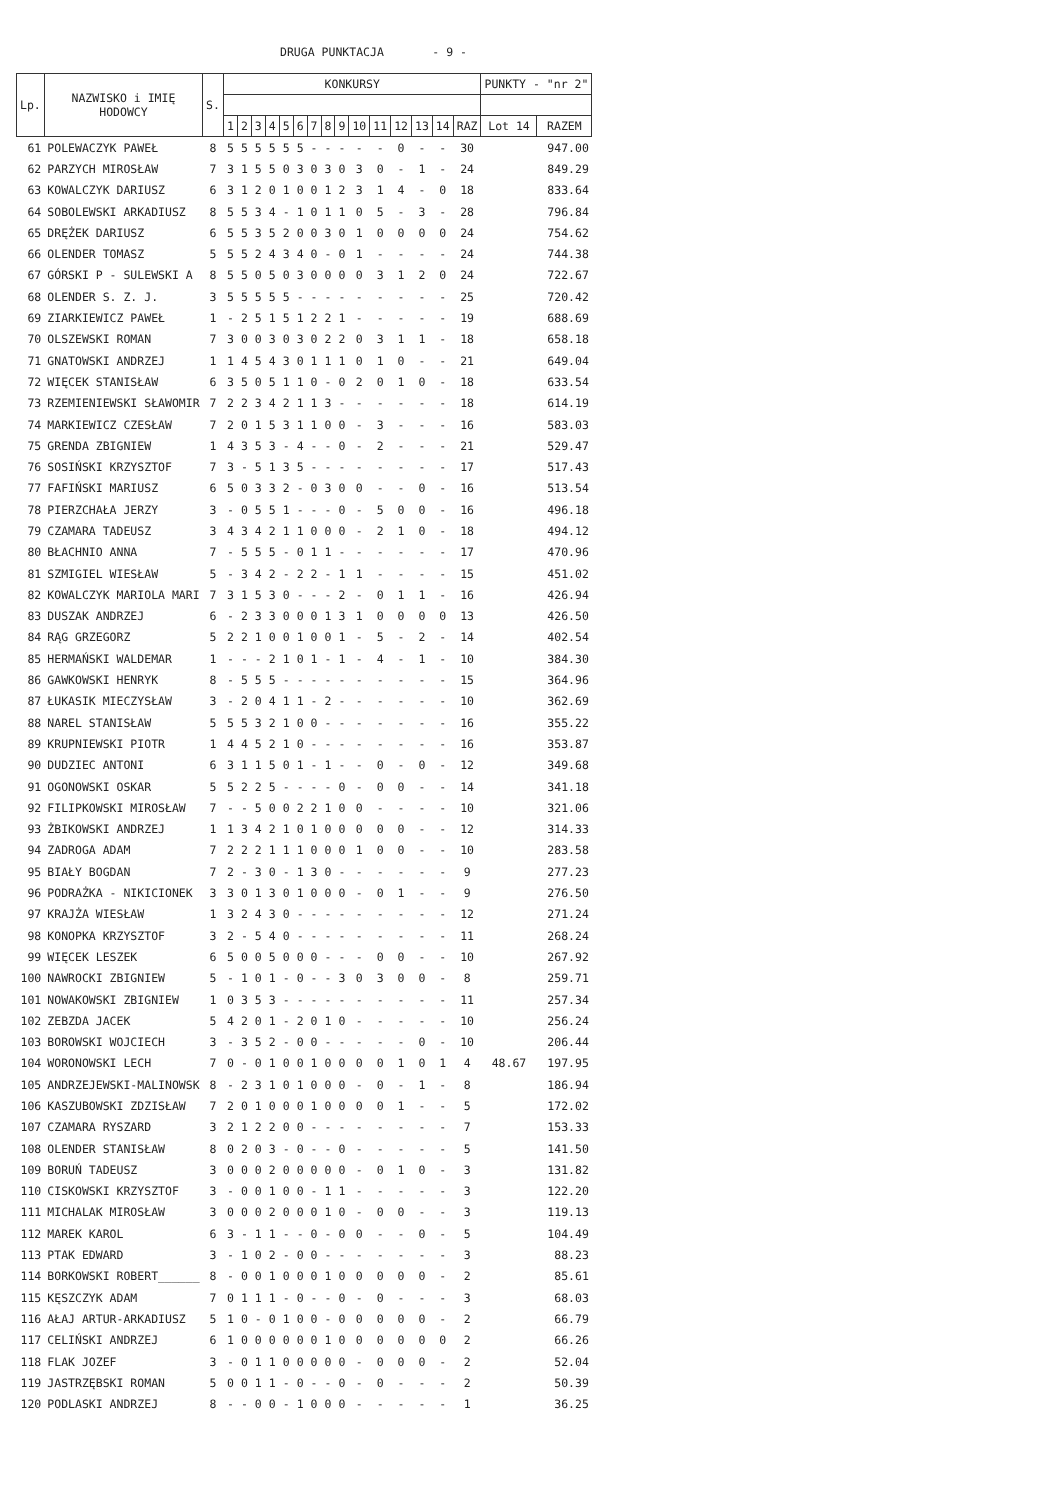DRUGA PUNKTACJA - 9 -
| Lp. | NAZWISKO i IMIĘ HODOWCY | S. | KONKURSY | | | | | | | | | | | | | | | PUNKTY - "nr 2" | |
| --- | --- | --- | --- | --- | --- | --- | --- | --- | --- | --- | --- | --- | --- | --- | --- | --- | --- | --- | --- |
| | | | 1 | 2 | 3 | 4 | 5 | 6 | 7 | 8 | 9 | 10 | 11 | 12 | 13 | 14 | RAZ | Lot 14 | RAZEM |
| 61 | POLEWACZYK PAWEŁ | 8 | 5 | 5 | 5 | 5 | 5 | 5 | - | - | - | - | - | 0 | - | - | 30 | | 947.00 |
| 62 | PARZYCH MIROSŁAW | 7 | 3 | 1 | 5 | 5 | 0 | 3 | 0 | 3 | 0 | 3 | 0 | - | 1 | - | 24 | | 849.29 |
| 63 | KOWALCZYK DARIUSZ | 6 | 3 | 1 | 2 | 0 | 1 | 0 | 0 | 1 | 2 | 3 | 1 | 4 | - | 0 | 18 | | 833.64 |
| 64 | SOBOLEWSKI ARKADIUSZ | 8 | 5 | 5 | 3 | 4 | - | 1 | 0 | 1 | 1 | 0 | 5 | - | 3 | - | 28 | | 796.84 |
| 65 | DRĘŻEK DARIUSZ | 6 | 5 | 5 | 3 | 5 | 2 | 0 | 0 | 3 | 0 | 1 | 0 | 0 | 0 | 0 | 24 | | 754.62 |
| 66 | OLENDER TOMASZ | 5 | 5 | 5 | 2 | 4 | 3 | 4 | 0 | - | 0 | 1 | - | - | - | - | 24 | | 744.38 |
| 67 | GÓRSKI P - SULEWSKI A | 8 | 5 | 5 | 0 | 5 | 0 | 3 | 0 | 0 | 0 | 0 | 3 | 1 | 2 | 0 | 24 | | 722.67 |
| 68 | OLENDER S. Z. J. | 3 | 5 | 5 | 5 | 5 | 5 | - | - | - | - | - | - | - | - | - | 25 | | 720.42 |
| 69 | ZIARKIEWICZ PAWEŁ | 1 | - | 2 | 5 | 1 | 5 | 1 | 2 | 2 | 1 | - | - | - | - | - | 19 | | 688.69 |
| 70 | OLSZEWSKI ROMAN | 7 | 3 | 0 | 0 | 3 | 0 | 3 | 0 | 2 | 2 | 0 | 3 | 1 | 1 | - | 18 | | 658.18 |
| 71 | GNATOWSKI ANDRZEJ | 1 | 1 | 4 | 5 | 4 | 3 | 0 | 1 | 1 | 1 | 0 | 1 | 0 | - | - | 21 | | 649.04 |
| 72 | WIĘCEK STANISŁAW | 6 | 3 | 5 | 0 | 5 | 1 | 1 | 0 | - | 0 | 2 | 0 | 1 | 0 | - | 18 | | 633.54 |
| 73 | RZEMIENIEWSKI SŁAWOMIR | 7 | 2 | 2 | 3 | 4 | 2 | 1 | 1 | 3 | - | - | - | - | - | - | 18 | | 614.19 |
| 74 | MARKIEWICZ CZESŁAW | 7 | 2 | 0 | 1 | 5 | 3 | 1 | 1 | 0 | 0 | - | 3 | - | - | - | 16 | | 583.03 |
| 75 | GRENDA ZBIGNIEW | 1 | 4 | 3 | 5 | 3 | - | 4 | - | - | 0 | - | 2 | - | - | - | 21 | | 529.47 |
| 76 | SOSIŃSKI KRZYSZTOF | 7 | 3 | - | 5 | 1 | 3 | 5 | - | - | - | - | - | - | - | - | 17 | | 517.43 |
| 77 | FAFIŃSKI MARIUSZ | 6 | 5 | 0 | 3 | 3 | 2 | - | 0 | 3 | 0 | 0 | - | - | 0 | - | 16 | | 513.54 |
| 78 | PIERZCHAŁA JERZY | 3 | - | 0 | 5 | 5 | 1 | - | - | - | 0 | - | 5 | 0 | 0 | - | 16 | | 496.18 |
| 79 | CZAMARA TADEUSZ | 3 | 4 | 3 | 4 | 2 | 1 | 1 | 0 | 0 | 0 | - | 2 | 1 | 0 | - | 18 | | 494.12 |
| 80 | BŁACHNIO ANNA | 7 | - | 5 | 5 | 5 | - | 0 | 1 | 1 | - | - | - | - | - | - | 17 | | 470.96 |
| 81 | SZMIGIEL WIESŁAW | 5 | - | 3 | 4 | 2 | - | 2 | 2 | - | 1 | 1 | - | - | - | - | 15 | | 451.02 |
| 82 | KOWALCZYK MARIOLA MARI | 7 | 3 | 1 | 5 | 3 | 0 | - | - | - | 2 | - | 0 | 1 | 1 | - | 16 | | 426.94 |
| 83 | DUSZAK ANDRZEJ | 6 | - | 2 | 3 | 3 | 0 | 0 | 0 | 1 | 3 | 1 | 0 | 0 | 0 | 0 | 13 | | 426.50 |
| 84 | RĄG GRZEGORZ | 5 | 2 | 2 | 1 | 0 | 0 | 1 | 0 | 0 | 1 | - | 5 | - | 2 | - | 14 | | 402.54 |
| 85 | HERMAŃSKI WALDEMAR | 1 | - | - | - | 2 | 1 | 0 | 1 | - | 1 | - | 4 | - | 1 | - | 10 | | 384.30 |
| 86 | GAWKOWSKI HENRYK | 8 | - | 5 | 5 | 5 | - | - | - | - | - | - | - | - | - | - | 15 | | 364.96 |
| 87 | ŁUKASIK MIECZYSŁAW | 3 | - | 2 | 0 | 4 | 1 | 1 | - | 2 | - | - | - | - | - | - | 10 | | 362.69 |
| 88 | NAREL STANISŁAW | 5 | 5 | 5 | 3 | 2 | 1 | 0 | 0 | - | - | - | - | - | - | - | 16 | | 355.22 |
| 89 | KRUPNIEWSKI PIOTR | 1 | 4 | 4 | 5 | 2 | 1 | 0 | - | - | - | - | - | - | - | - | 16 | | 353.87 |
| 90 | DUDZIEC ANTONI | 6 | 3 | 1 | 1 | 5 | 0 | 1 | - | 1 | - | - | 0 | - | 0 | - | 12 | | 349.68 |
| 91 | OGONOWSKI OSKAR | 5 | 5 | 2 | 2 | 5 | - | - | - | - | 0 | - | 0 | 0 | - | - | 14 | | 341.18 |
| 92 | FILIPKOWSKI MIROSŁAW | 7 | - | - | 5 | 0 | 0 | 2 | 2 | 1 | 0 | 0 | - | - | - | - | 10 | | 321.06 |
| 93 | ŻBIKOWSKI ANDRZEJ | 1 | 1 | 3 | 4 | 2 | 1 | 0 | 1 | 0 | 0 | 0 | 0 | 0 | - | - | 12 | | 314.33 |
| 94 | ZADROGA ADAM | 7 | 2 | 2 | 2 | 1 | 1 | 1 | 0 | 0 | 0 | 1 | 0 | 0 | - | - | 10 | | 283.58 |
| 95 | BIAŁY BOGDAN | 7 | 2 | - | 3 | 0 | - | 1 | 3 | 0 | - | - | - | - | - | - | 9 | | 277.23 |
| 96 | PODRAŻKA - NIKICIONEK | 3 | 3 | 0 | 1 | 3 | 0 | 1 | 0 | 0 | 0 | - | 0 | 1 | - | - | 9 | | 276.50 |
| 97 | KRAJŻA WIESŁAW | 1 | 3 | 2 | 4 | 3 | 0 | - | - | - | - | - | - | - | - | - | 12 | | 271.24 |
| 98 | KONOPKA KRZYSZTOF | 3 | 2 | - | 5 | 4 | 0 | - | - | - | - | - | - | - | - | - | 11 | | 268.24 |
| 99 | WIĘCEK LESZEK | 6 | 5 | 0 | 0 | 5 | 0 | 0 | 0 | - | - | - | 0 | 0 | - | - | 10 | | 267.92 |
| 100 | NAWROCKI ZBIGNIEW | 5 | - | 1 | 0 | 1 | - | 0 | - | - | 3 | 0 | 3 | 0 | 0 | - | 8 | | 259.71 |
| 101 | NOWAKOWSKI ZBIGNIEW | 1 | 0 | 3 | 5 | 3 | - | - | - | - | - | - | - | - | - | - | 11 | | 257.34 |
| 102 | ZEBZDA JACEK | 5 | 4 | 2 | 0 | 1 | - | 2 | 0 | 1 | 0 | - | - | - | - | - | 10 | | 256.24 |
| 103 | BOROWSKI WOJCIECH | 3 | - | 3 | 5 | 2 | - | 0 | 0 | - | - | - | - | - | 0 | - | 10 | | 206.44 |
| 104 | WORONOWSKI LECH | 7 | 0 | - | 0 | 1 | 0 | 0 | 1 | 0 | 0 | 0 | 0 | 1 | 0 | 1 | 4 | 48.67 | 197.95 |
| 105 | ANDRZEJEWSKI-MALINOWSK | 8 | - | 2 | 3 | 1 | 0 | 1 | 0 | 0 | 0 | - | 0 | - | 1 | - | 8 | | 186.94 |
| 106 | KASZUBOWSKI ZDZISŁAW | 7 | 2 | 0 | 1 | 0 | 0 | 0 | 1 | 0 | 0 | 0 | 0 | 1 | - | - | 5 | | 172.02 |
| 107 | CZAMARA RYSZARD | 3 | 2 | 1 | 2 | 2 | 0 | 0 | - | - | - | - | - | - | - | - | 7 | | 153.33 |
| 108 | OLENDER STANISŁAW | 8 | 0 | 2 | 0 | 3 | - | 0 | - | - | 0 | - | - | - | - | - | 5 | | 141.50 |
| 109 | BORUŃ TADEUSZ | 3 | 0 | 0 | 0 | 2 | 0 | 0 | 0 | 0 | 0 | - | 0 | 1 | 0 | - | 3 | | 131.82 |
| 110 | CISKOWSKI KRZYSZTOF | 3 | - | 0 | 0 | 1 | 0 | 0 | - | 1 | 1 | - | - | - | - | - | 3 | | 122.20 |
| 111 | MICHALAK MIROSŁAW | 3 | 0 | 0 | 0 | 2 | 0 | 0 | 0 | 1 | 0 | - | 0 | 0 | - | - | 3 | | 119.13 |
| 112 | MAREK KAROL | 6 | 3 | - | 1 | 1 | - | - | 0 | - | 0 | 0 | - | - | 0 | - | 5 | | 104.49 |
| 113 | PTAK EDWARD | 3 | - | 1 | 0 | 2 | - | 0 | 0 | - | - | - | - | - | - | - | 3 | | 88.23 |
| 114 | BORKOWSKI ROBERT______ | 8 | - | 0 | 0 | 1 | 0 | 0 | 0 | 1 | 0 | 0 | 0 | 0 | 0 | - | 2 | | 85.61 |
| 115 | KĘSZCZYK ADAM | 7 | 0 | 1 | 1 | 1 | - | 0 | - | - | 0 | - | 0 | - | - | - | 3 | | 68.03 |
| 116 | AŁAJ ARTUR-ARKADIUSZ | 5 | 1 | 0 | - | 0 | 1 | 0 | 0 | - | 0 | 0 | 0 | 0 | 0 | - | 2 | | 66.79 |
| 117 | CELIŃSKI ANDRZEJ | 6 | 1 | 0 | 0 | 0 | 0 | 0 | 0 | 1 | 0 | 0 | 0 | 0 | 0 | 0 | 2 | | 66.26 |
| 118 | FLAK JOZEF | 3 | - | 0 | 1 | 1 | 0 | 0 | 0 | 0 | 0 | - | 0 | 0 | 0 | - | 2 | | 52.04 |
| 119 | JASTRZĘBSKI ROMAN | 5 | 0 | 0 | 1 | 1 | - | 0 | - | - | 0 | - | 0 | - | - | - | 2 | | 50.39 |
| 120 | PODLASKI ANDRZEJ | 8 | - | - | 0 | 0 | - | 1 | 0 | 0 | 0 | - | - | - | - | - | 1 | | 36.25 |